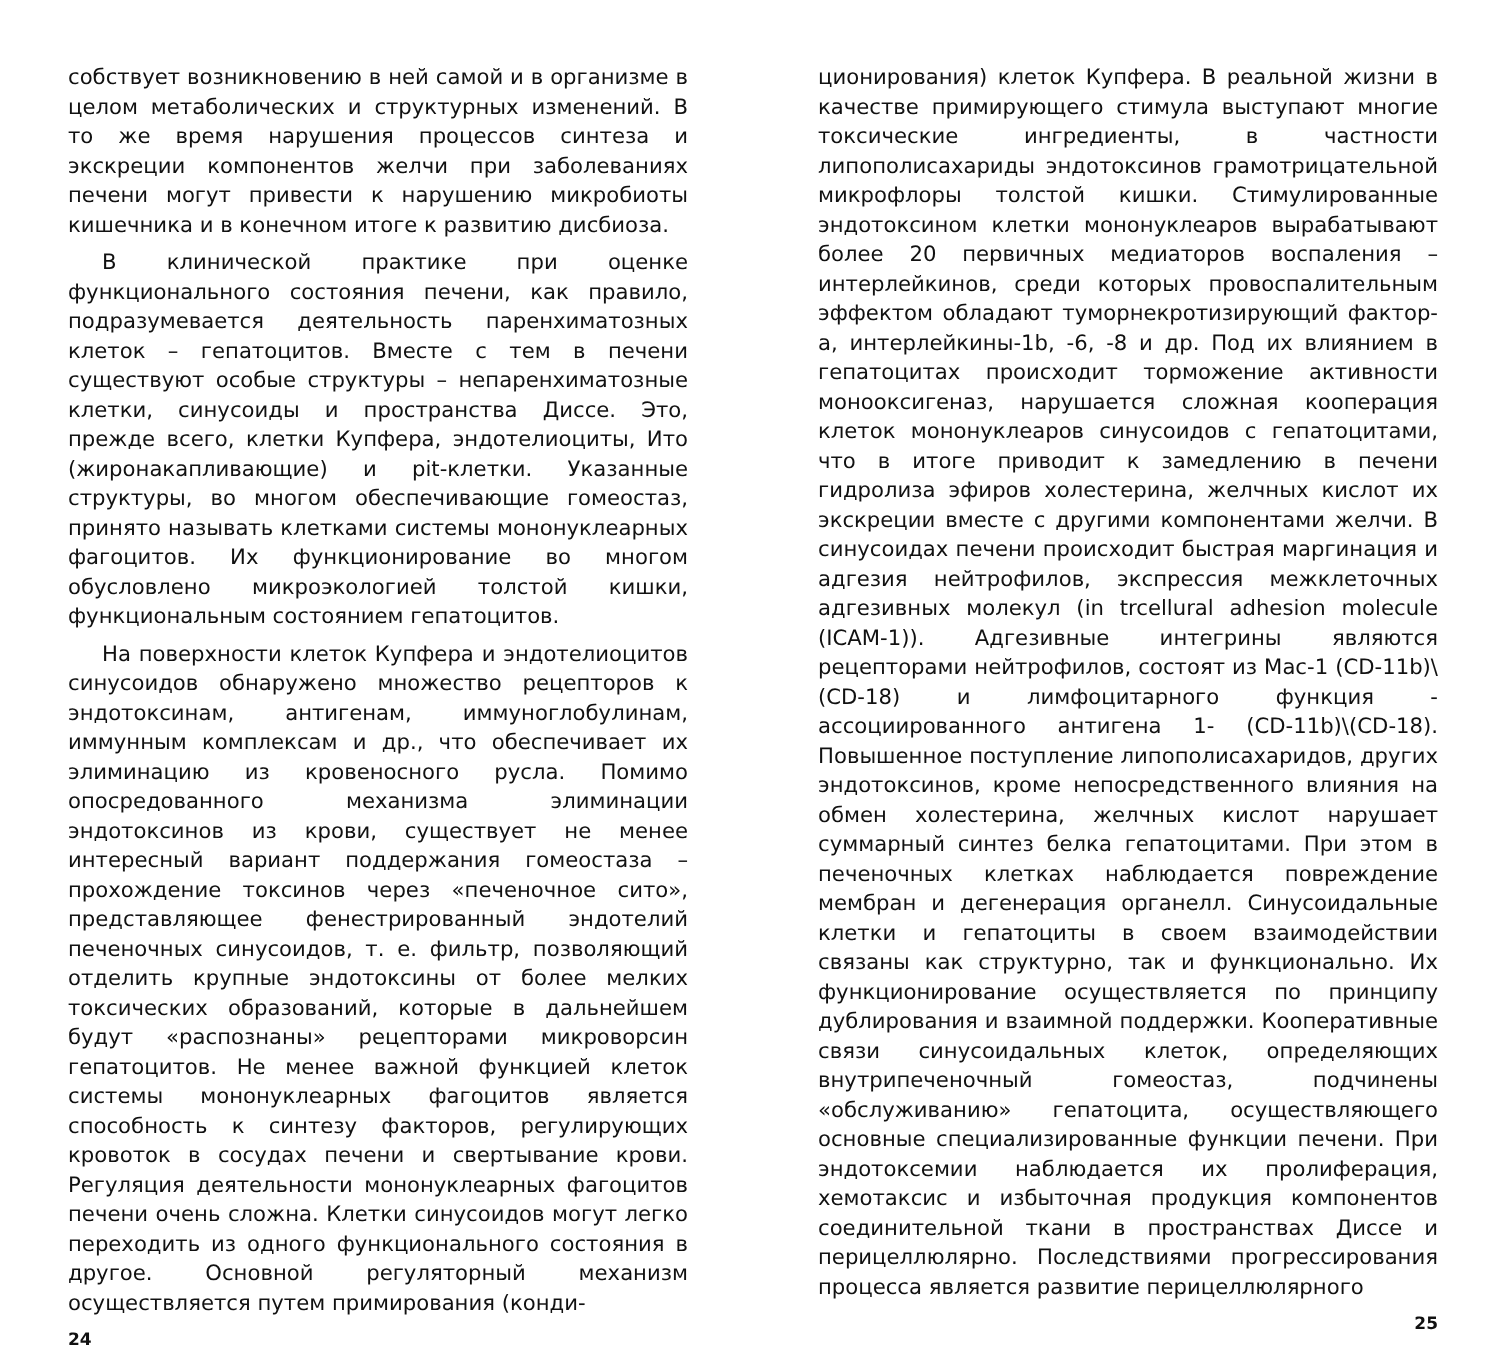собствует возникновению в ней самой и в организме в целом метаболических и структурных изменений. В то же время нарушения процессов синтеза и экскреции компонентов желчи при заболеваниях печени могут привести к нарушению микробиоты кишечника и в конечном итоге к развитию дисбиоза.
В клинической практике при оценке функционального состояния печени, как правило, подразумевается деятельность паренхиматозных клеток – гепатоцитов. Вместе с тем в печени существуют особые структуры – непаренхиматозные клетки, синусоиды и пространства Диссе. Это, прежде всего, клетки Купфера, эндотелиоциты, Ито (жиронакапливающие) и pit-клетки. Указанные структуры, во многом обеспечивающие гомеостаз, принято называть клетками системы мононуклеарных фагоцитов. Их функционирование во многом обусловлено микроэкологией толстой кишки, функциональным состоянием гепатоцитов.
На поверхности клеток Купфера и эндотелиоцитов синусоидов обнаружено множество рецепторов к эндотоксинам, антигенам, иммуноглобулинам, иммунным комплексам и др., что обеспечивает их элиминацию из кровеносного русла. Помимо опосредованного механизма элиминации эндотоксинов из крови, существует не менее интересный вариант поддержания гомеостаза – прохождение токсинов через «печеночное сито», представляющее фенестрированный эндотелий печеночных синусоидов, т. е. фильтр, позволяющий отделить крупные эндотоксины от более мелких токсических образований, которые в дальнейшем будут «распознаны» рецепторами микроворсин гепатоцитов. Не менее важной функцией клеток системы мононуклеарных фагоцитов является способность к синтезу факторов, регулирующих кровоток в сосудах печени и свертывание крови. Регуляция деятельности мононуклеарных фагоцитов печени очень сложна. Клетки синусоидов могут легко переходить из одного функционального состояния в другое. Основной регуляторный механизм осуществляется путем примирования (конди-
24
ционирования) клеток Купфера. В реальной жизни в качестве примирующего стимула выступают многие токсические ингредиенты, в частности липополисахариды эндотоксинов грамотрицательной микрофлоры толстой кишки. Стимулированные эндотоксином клетки мононуклеаров вырабатывают более 20 первичных медиаторов воспаления – интерлейкинов, среди которых провоспалительным эффектом обладают туморнекротизирующий фактор-a, интерлейкины-1b, -6, -8 и др. Под их влиянием в гепатоцитах происходит торможение активности монооксигеназ, нарушается сложная кооперация клеток мононуклеаров синусоидов с гепатоцитами, что в итоге приводит к замедлению в печени гидролиза эфиров холестерина, желчных кислот их экскреции вместе с другими компонентами желчи. В синусоидах печени происходит быстрая маргинация и адгезия нейтрофилов, экспрессия межклеточных адгезивных молекул (in trcellural adhesion molecule (ICAM-1)). Адгезивные интегрины являются рецепторами нейтрофилов, состоят из Mac-1 (CD-11b)\(CD-18) и лимфоцитарного функция - ассоциированного антигена 1- (CD-11b)\(CD-18). Повышенное поступление липополисахаридов, других эндотоксинов, кроме непосредственного влияния на обмен холестерина, желчных кислот нарушает суммарный синтез белка гепатоцитами. При этом в печеночных клетках наблюдается повреждение мембран и дегенерация органелл. Синусоидальные клетки и гепатоциты в своем взаимодействии связаны как структурно, так и функционально. Их функционирование осуществляется по принципу дублирования и взаимной поддержки. Кооперативные связи синусоидальных клеток, определяющих внутрипеченочный гомеостаз, подчинены «обслуживанию» гепатоцита, осуществляющего основные специализированные функции печени. При эндотоксемии наблюдается их пролиферация, хемотаксис и избыточная продукция компонентов соединительной ткани в пространствах Диссе и перицеллюлярно. Последствиями прогрессирования процесса является развитие перицеллюлярного
25